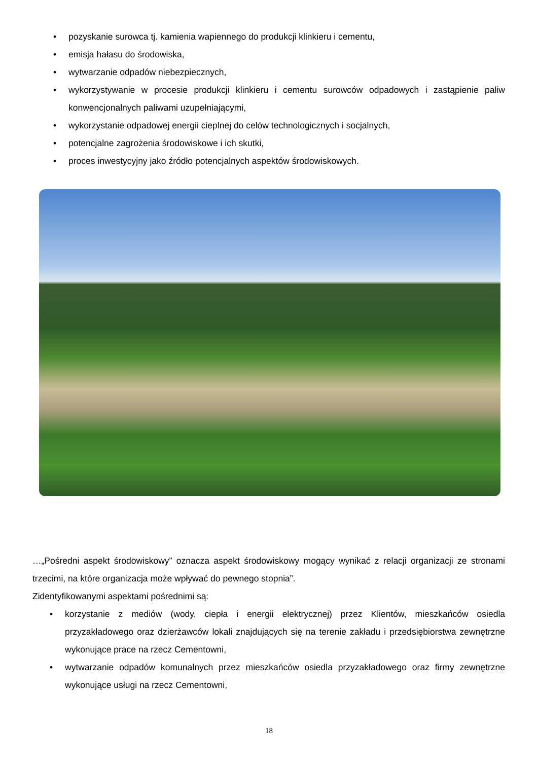• pozyskanie surowca tj. kamienia wapiennego do produkcji klinkieru i cementu,
• emisja hałasu do środowiska,
• wytwarzanie odpadów niebezpiecznych,
• wykorzystywanie w procesie produkcji klinkieru i cementu surowców odpadowych i zastąpienie paliw konwencjonalnych paliwami uzupełniającymi,
• wykorzystanie odpadowej energii cieplnej do celów technologicznych i socjalnych,
• potencjalne zagrożenia środowiskowe i ich skutki,
• proces inwestycyjny jako źródło potencjalnych aspektów środowiskowych.
…„Pośredni aspekt środowiskowy” oznacza aspekt środowiskowy mogący wynikać z relacji organizacji ze stronami trzecimi, na które organizacja może wpływać do pewnego stopnia”.
Zidentyfikowanymi aspektami pośrednimi są:
• korzystanie z mediów (wody, ciepła i energii elektrycznej) przez Klientów, mieszkańców osiedla przyzakładowego oraz dzierżawców lokali znajdujących się na terenie zakładu i przedsiębiorstwa zewnętrzne wykonujące prace na rzecz Cementowni,
• wytwarzanie odpadów komunalnych przez mieszkańców osiedla przyzakładowego oraz firmy zewnętrzne wykonujące usługi na rzecz Cementowni,
18